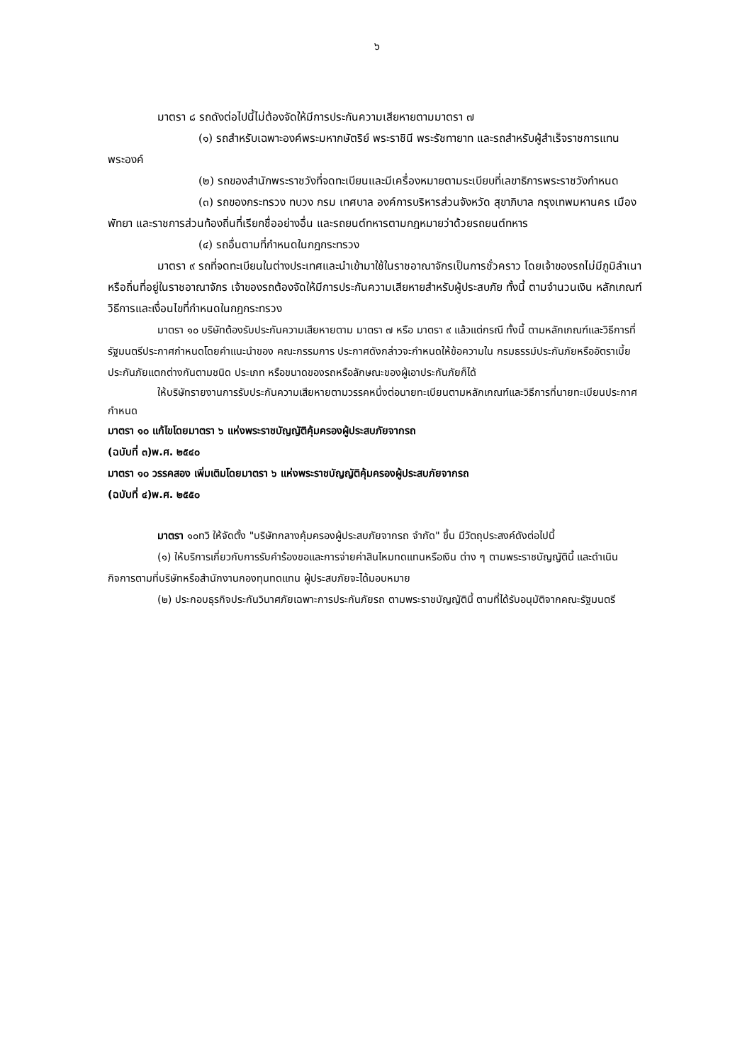๖
มาตรา ๘ รถดังต่อไปนี้ไม่ต้องจัดให้มีการประกันความเสียหายตามมาตรา ๗
(๑) รถสำหรับเฉพาะองค์พระมหากษัตริย์ พระราชินี พระรัชทายาท และรถสำหรับผู้สำเร็จราชการแทนพระองค์
(๒) รถของสำนักพระราชวังที่จดทะเบียนและมีเครื่องหมายตามระเบียบที่เลขาธิการพระราชวังกำหนด
(๓) รถของกระทรวง ทบวง กรม เทศบาล องค์การบริหารส่วนจังหวัด สุขาภิบาล กรุงเทพมหานคร เมืองพัทยา และราชการส่วนท้องถิ่นที่เรียกชื่ออย่างอื่น และรถยนต์ทหารตามกฎหมายว่าด้วยรถยนต์ทหาร
(๔) รถอื่นตามที่กำหนดในกฎกระทรวง
มาตรา ๙ รถที่จดทะเบียนในต่างประเทศและนำเข้ามาใช้ในราชอาณาจักรเป็นการชั่วคราว โดยเจ้าของรถไม่มีภูมิลำเนาหรือถิ่นที่อยู่ในราชอาณาจักร เจ้าของรถต้องจัดให้มีการประกันความเสียหายสำหรับผู้ประสบภัย ทั้งนี้ ตามจำนวนเงิน หลักเกณฑ์ วิธีการและเงื่อนไขที่กำหนดในกฎกระทรวง
มาตรา ๑๐ บริษัทต้องรับประกันความเสียหายตาม มาตรา ๗ หรือ มาตรา ๙ แล้วแต่กรณี ทั้งนี้ ตามหลักเกณฑ์และวิธีการที่รัฐมนตรีประกาศกำหนดโดยคำแนะนำของ คณะกรรมการ ประกาศดังกล่าวจะกำหนดให้ข้อความใน กรมธรรม์ประกันภัยหรืออัตราเบี้ย ประกันภัยแตกต่างกันตามชนิด ประเภท หรือขนาดของรถหรือลักษณะของผู้เอาประกันภัยก็ได้
ให้บริษัทรายงานการรับประกันความเสียหายตามวรรคหนึ่งต่อนายทะเบียนตามหลักเกณฑ์และวิธีการที่นายทะเบียนประกาศกำหนด
มาตรา ๑๐ แก้ไขโดยมาตรา ๖ แห่งพระราชบัญญัติคุ้มครองผู้ประสบภัยจากรถ
(ฉบับที่ ๓)พ.ศ. ๒๕๔๐
มาตรา ๑๐ วรรคสอง เพิ่มเติมโดยมาตรา ๖ แห่งพระราชบัญญัติคุ้มครองผู้ประสบภัยจากรถ
(ฉบับที่ ๔)พ.ศ. ๒๕๕๐
มาตรา ๑๐ทวิ ให้จัดตั้ง "บริษัทกลางคุ้มครองผู้ประสบภัยจากรถ จำกัด" ขึ้น มีวัตถุประสงค์ดังต่อไปนี้
(๑) ให้บริการเกี่ยวกับการรับคำร้องขอและการจ่ายค่าสินไหมทดแทนหรือเงิน ต่าง ๆ ตามพระราชบัญญัตินี้ และดำเนินกิจการตามที่บริษัทหรือสำนักงานกองทุนทดแทน ผู้ประสบภัยจะได้มอบหมาย
(๒) ประกอบธุรกิจประกันวินาศภัยเฉพาะการประกันภัยรถ ตามพระราชบัญญัตินี้ ตามที่ได้รับอนุมัติจากคณะรัฐมนตรี